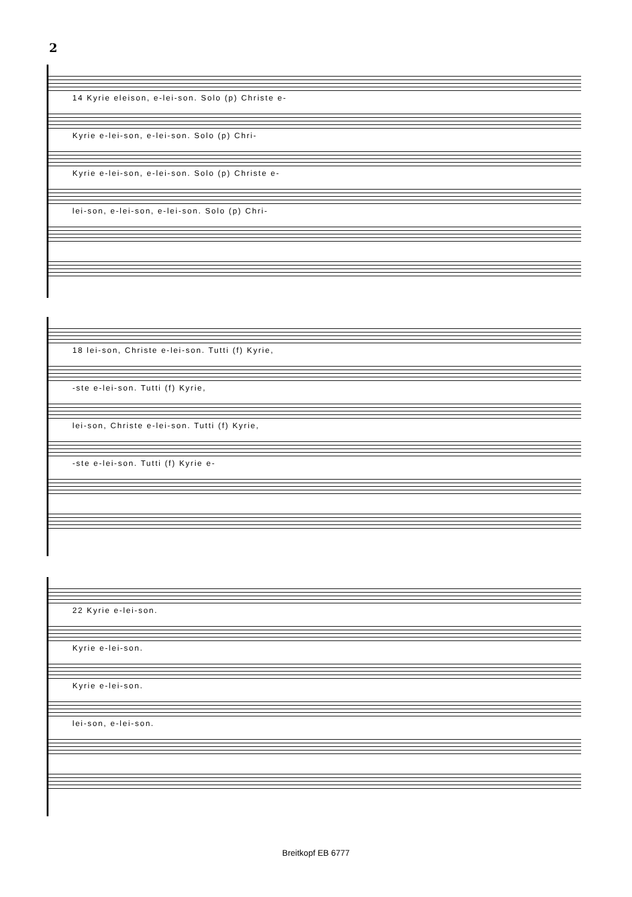2
14 Kyrie eleison, e-lei-son. Solo (p) Christe e-
Kyrie e-lei-son, e-lei-son. Solo (p) Chri-
Kyrie e-lei-son, e-lei-son. Solo (p) Christe e-
lei-son, e-lei-son, e-lei-son. Solo (p) Chri-
18 lei-son, Christe e-lei-son. Tutti (f) Kyrie,
-ste e-lei-son. Tutti (f) Kyrie,
lei-son, Christe e-lei-son. Tutti (f) Kyrie,
-ste e-lei-son. Tutti (f) Kyrie e-
22 Kyrie e-lei-son.
Kyrie e-lei-son.
Kyrie e-lei-son.
lei-son, e-lei-son.
Breitkopf EB 6777